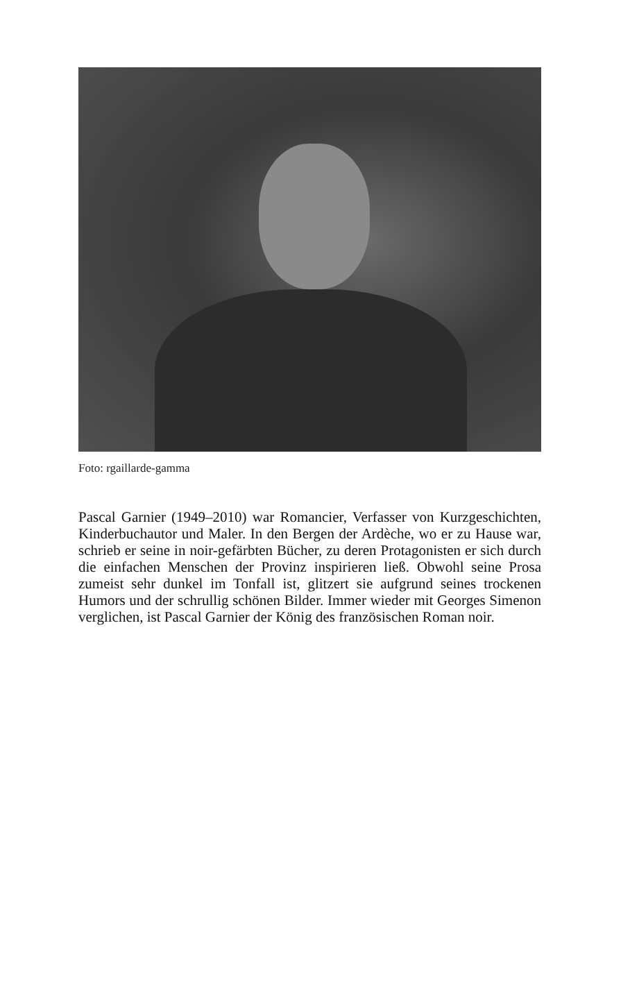Foto: rgaillarde-gamma
Pascal Garnier (1949–2010) war Romancier, Verfasser von Kurzgeschichten, Kinderbuchautor und Maler. In den Bergen der Ardèche, wo er zu Hause war, schrieb er seine in noir-gefärbten Bücher, zu deren Protagonisten er sich durch die einfachen Menschen der Provinz inspirieren ließ. Obwohl seine Prosa zumeist sehr dunkel im Tonfall ist, glitzert sie aufgrund seines trockenen Humors und der schrullig schönen Bilder. Immer wieder mit Georges Simenon verglichen, ist Pascal Garnier der König des französischen Roman noir.